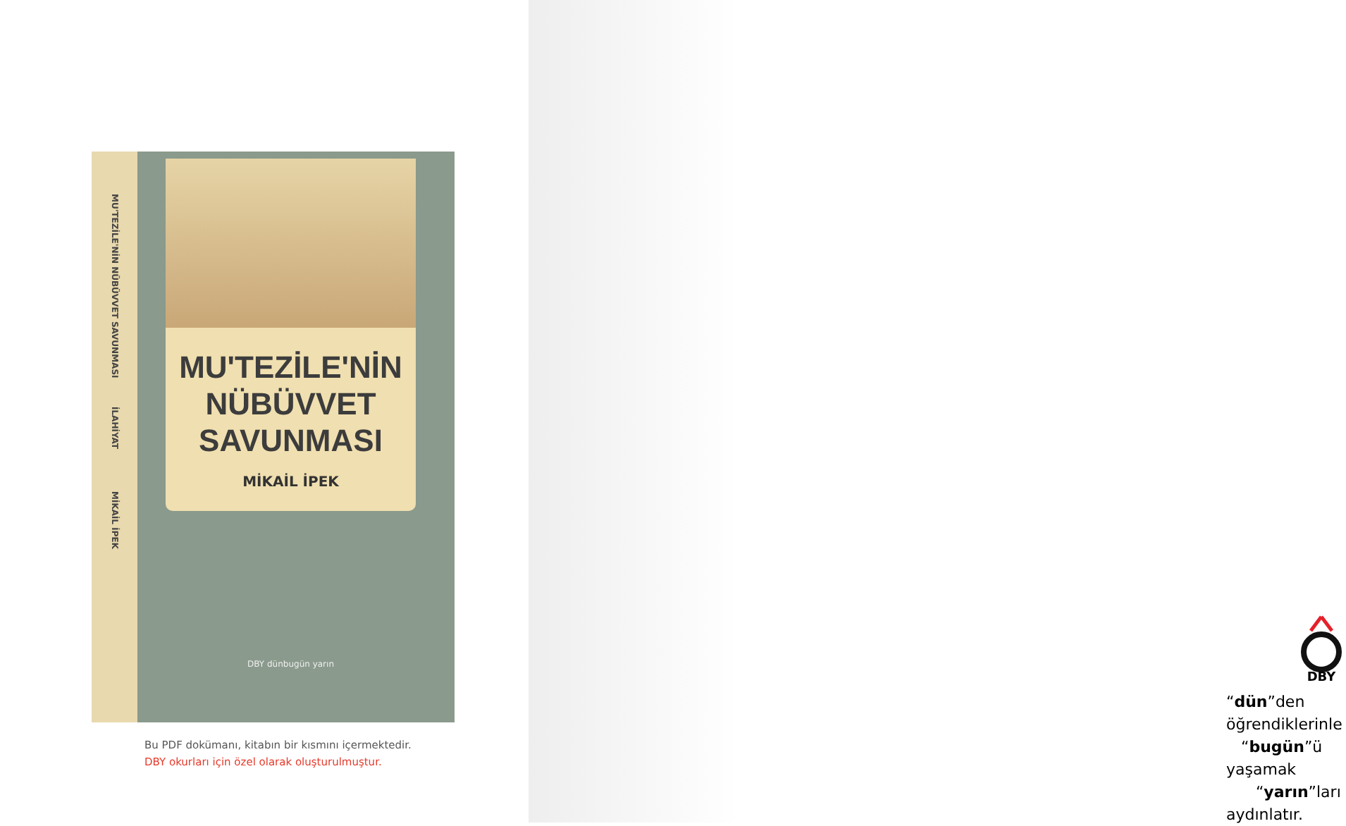MU'TEZİLE'NİN NÜBÜVVET SAVUNMASI
İLAHİYAT
MİKAİL İPEK
MU'TEZİLE'NİN
NÜBÜVVET
SAVUNMASI
MİKAİL İPEK
DBY dünbugün yarın
Bu PDF dokümanı, kitabın bir kısmını içermektedir.
DBY okurları için özel olarak oluşturulmuştur.
DBY
“dün”den öğrendiklerinle
“bugün”ü yaşamak
“yarın”ları aydınlatır.